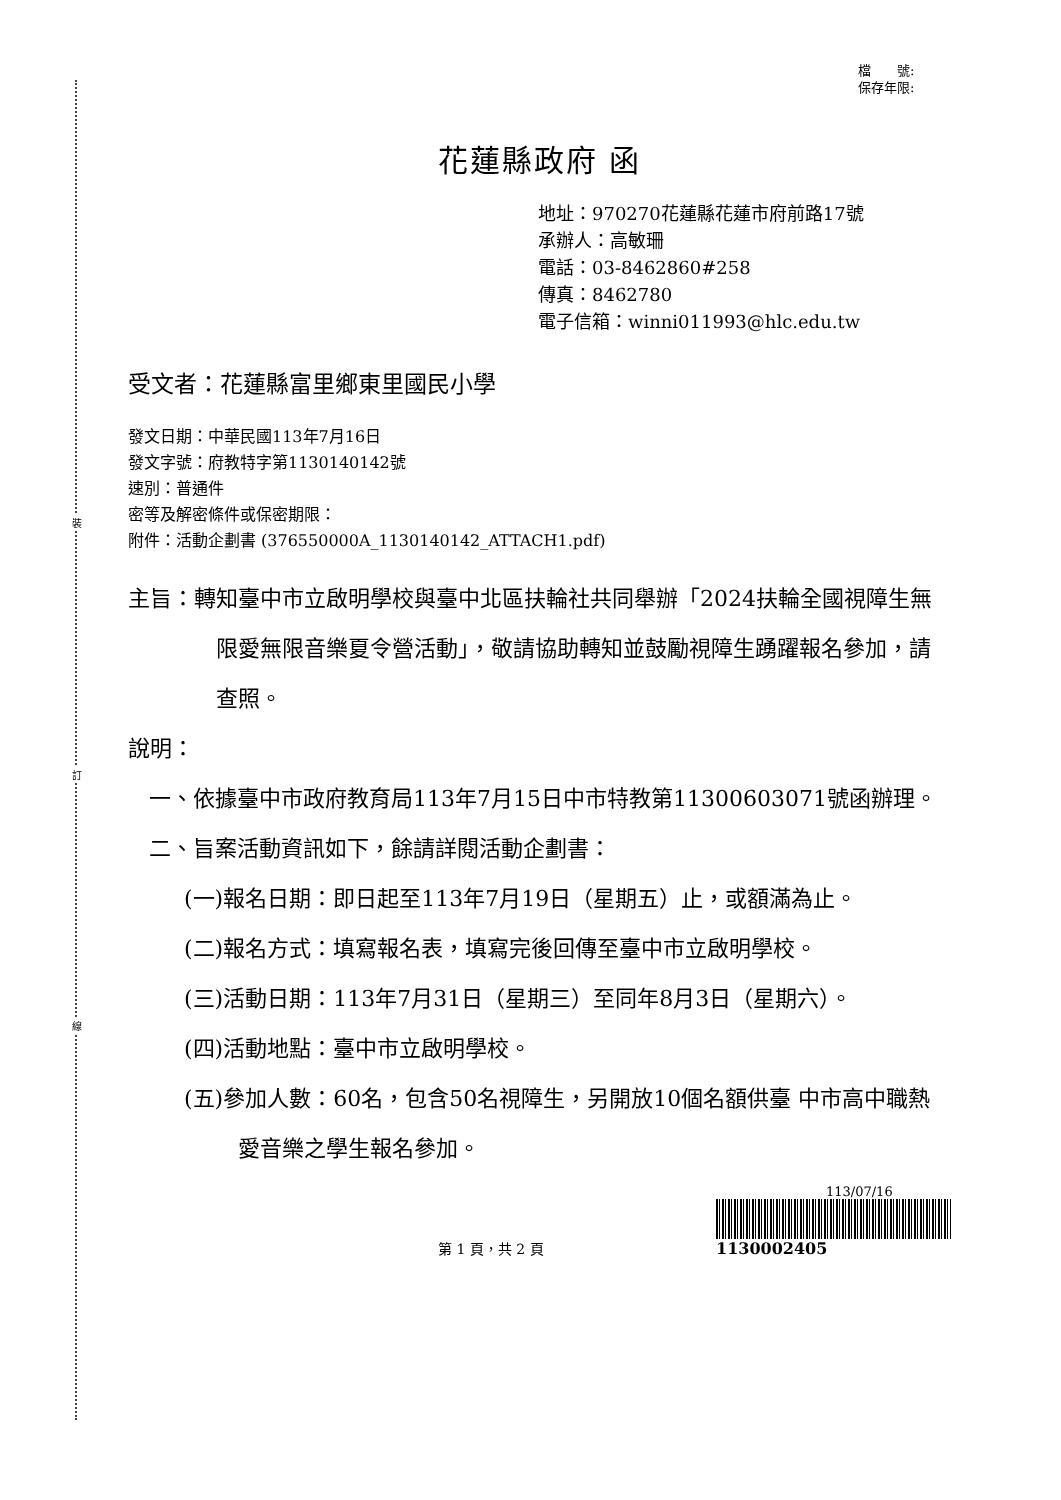裝
訂
線
檔　　號:
保存年限:
花蓮縣政府 函
地址：970270花蓮縣花蓮市府前路17號
承辦人：高敏珊
電話：03-8462860#258
傳真：8462780
電子信箱：winni011993@hlc.edu.tw
受文者：花蓮縣富里鄉東里國民小學
發文日期：中華民國113年7月16日
發文字號：府教特字第1130140142號
速別：普通件
密等及解密條件或保密期限：
附件：活動企劃書 (376550000A_1130140142_ATTACH1.pdf)
主旨：轉知臺中市立啟明學校與臺中北區扶輪社共同舉辦「2024扶輪全國視障生無限愛無限音樂夏令營活動」，敬請協助轉知並鼓勵視障生踴躍報名參加，請查照。
說明：
一、依據臺中市政府教育局113年7月15日中市特教第11300603071號函辦理。
二、旨案活動資訊如下，餘請詳閱活動企劃書：
(一)報名日期：即日起至113年7月19日（星期五）止，或額滿為止。
(二)報名方式：填寫報名表，填寫完後回傳至臺中市立啟明學校。
(三)活動日期：113年7月31日（星期三）至同年8月3日（星期六）。
(四)活動地點：臺中市立啟明學校。
(五)參加人數：60名，包含50名視障生，另開放10個名額供臺 中市高中職熱愛音樂之學生報名參加。
第 1 頁，共 2 頁
113/07/16
1130002405